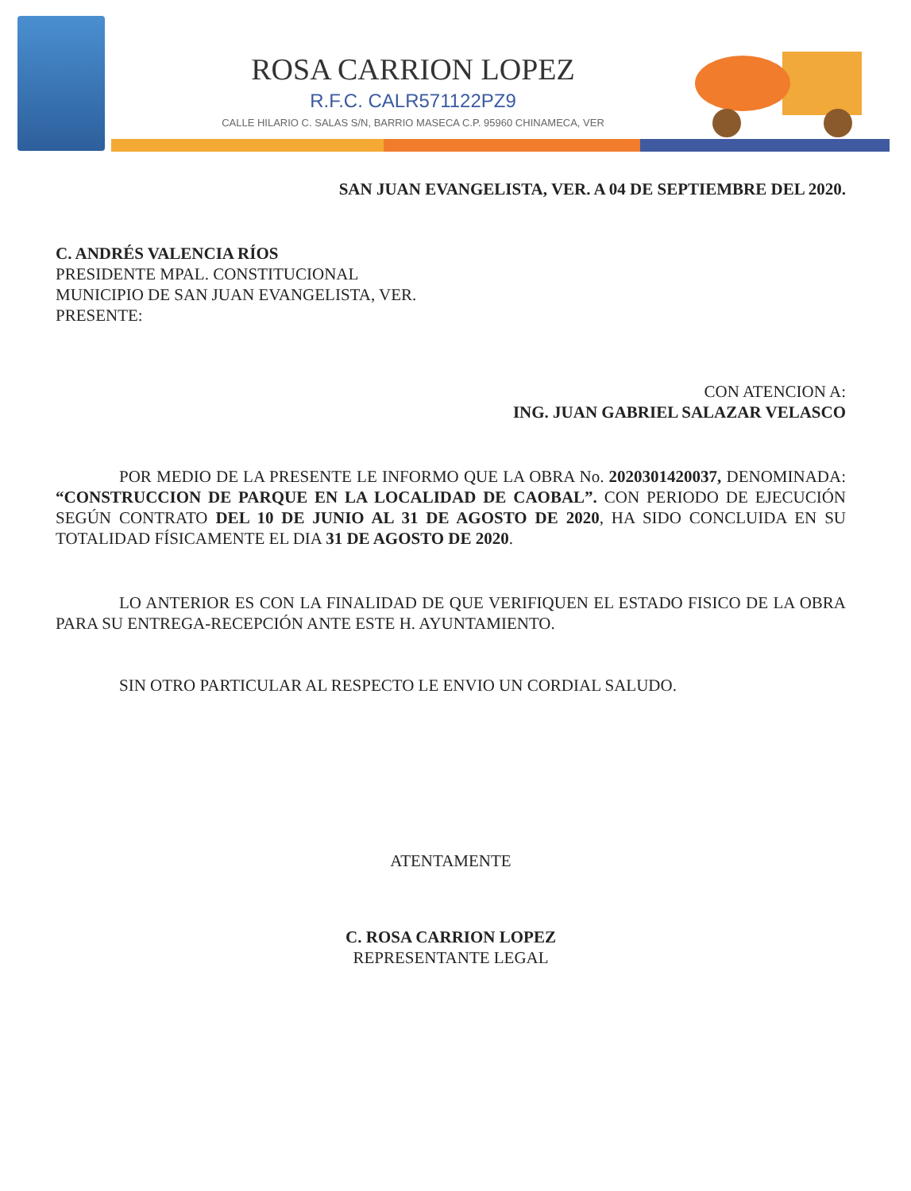ROSA CARRION LOPEZ
R.F.C. CALR571122PZ9
CALLE HILARIO C. SALAS S/N, BARRIO MASECA C.P. 95960 CHINAMECA, VER
SAN JUAN EVANGELISTA, VER. A 04 DE SEPTIEMBRE DEL 2020.
C. ANDRÉS VALENCIA RÍOS
PRESIDENTE MPAL. CONSTITUCIONAL
MUNICIPIO DE SAN JUAN EVANGELISTA, VER.
PRESENTE:
CON ATENCION A:
ING. JUAN GABRIEL SALAZAR VELASCO
POR MEDIO DE LA PRESENTE LE INFORMO QUE LA OBRA No. 2020301420037, DENOMINADA: “CONSTRUCCION DE PARQUE EN LA LOCALIDAD DE CAOBAL”. CON PERIODO DE EJECUCIÓN SEGÚN CONTRATO DEL 10 DE JUNIO AL 31 DE AGOSTO DE 2020, HA SIDO CONCLUIDA EN SU TOTALIDAD FÍSICAMENTE EL DIA 31 DE AGOSTO DE 2020.
LO ANTERIOR ES CON LA FINALIDAD DE QUE VERIFIQUEN EL ESTADO FISICO DE LA OBRA PARA SU ENTREGA-RECEPCIÓN ANTE ESTE H. AYUNTAMIENTO.
SIN OTRO PARTICULAR AL RESPECTO LE ENVIO UN CORDIAL SALUDO.
ATENTAMENTE
C. ROSA CARRION LOPEZ
REPRESENTANTE LEGAL